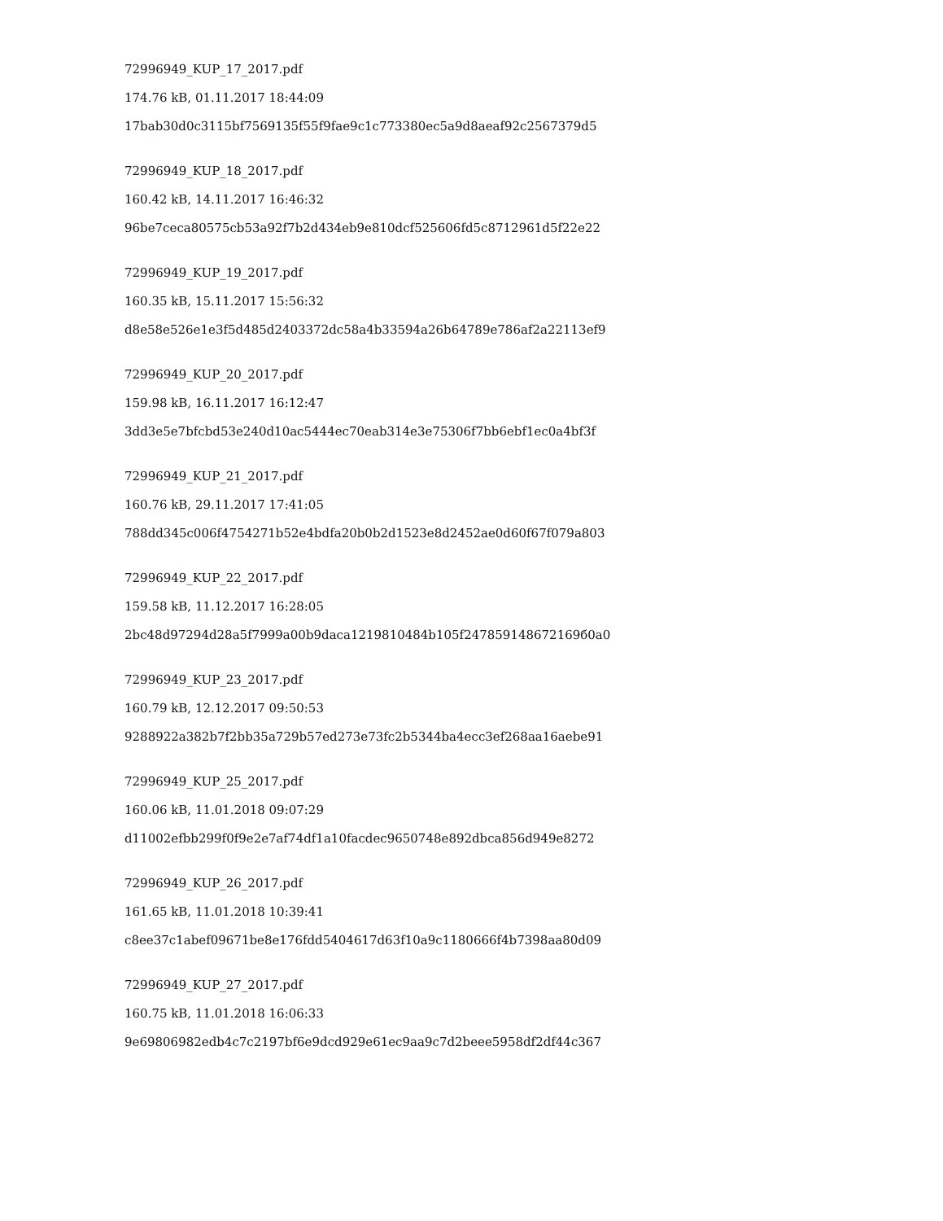72996949_KUP_17_2017.pdf
174.76 kB, 01.11.2017 18:44:09
17bab30d0c3115bf7569135f55f9fae9c1c773380ec5a9d8aeaf92c2567379d5
72996949_KUP_18_2017.pdf
160.42 kB, 14.11.2017 16:46:32
96be7ceca80575cb53a92f7b2d434eb9e810dcf525606fd5c8712961d5f22e22
72996949_KUP_19_2017.pdf
160.35 kB, 15.11.2017 15:56:32
d8e58e526e1e3f5d485d2403372dc58a4b33594a26b64789e786af2a22113ef9
72996949_KUP_20_2017.pdf
159.98 kB, 16.11.2017 16:12:47
3dd3e5e7bfcbd53e240d10ac5444ec70eab314e3e75306f7bb6ebf1ec0a4bf3f
72996949_KUP_21_2017.pdf
160.76 kB, 29.11.2017 17:41:05
788dd345c006f4754271b52e4bdfa20b0b2d1523e8d2452ae0d60f67f079a803
72996949_KUP_22_2017.pdf
159.58 kB, 11.12.2017 16:28:05
2bc48d97294d28a5f7999a00b9daca1219810484b105f247859148672169б0a0
72996949_KUP_23_2017.pdf
160.79 kB, 12.12.2017 09:50:53
9288922a382b7f2bb35a729b57ed273e73fc2b5344ba4ecc3ef268aa16aebe91
72996949_KUP_25_2017.pdf
160.06 kB, 11.01.2018 09:07:29
d11002efbb299f0f9e2e7af74df1a10facdec9650748e892dbca856d949e8272
72996949_KUP_26_2017.pdf
161.65 kB, 11.01.2018 10:39:41
c8ee37c1abef09671be8e176fdd5404617d63f10a9c1180666f4b7398aa80d09
72996949_KUP_27_2017.pdf
160.75 kB, 11.01.2018 16:06:33
9e69806982edb4c7c2197bf6e9dcd929e61ec9aa9c7d2beee5958df2df44c367